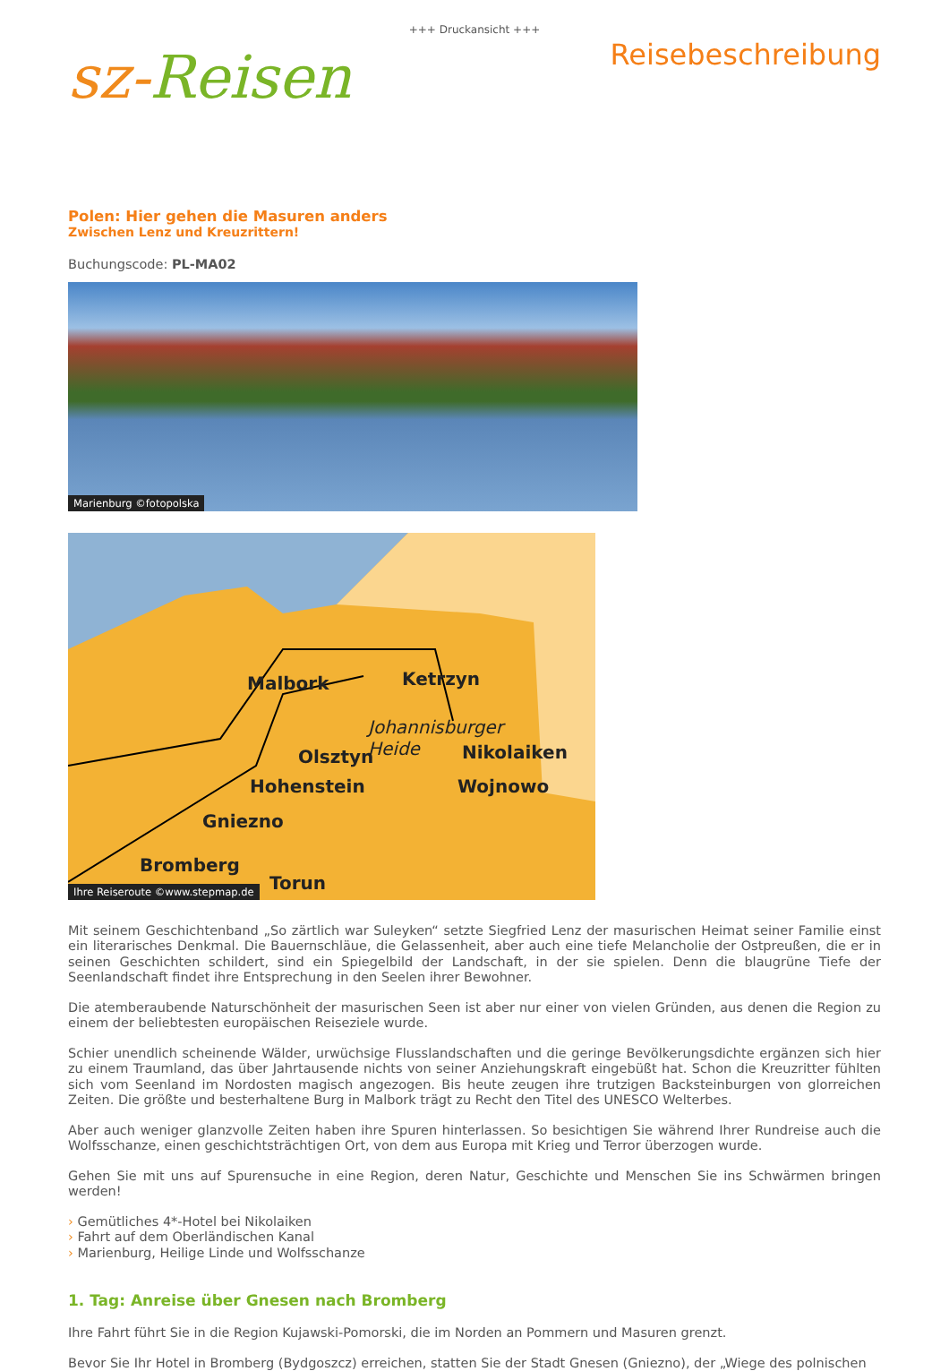+++ Druckansicht +++
sz-Reisen
Reisebeschreibung
Polen: Hier gehen die Masuren anders
Zwischen Lenz und Kreuzrittern!
Buchungscode: PL-MA02
Marienburg ©fotopolska
Malbork
Ketrzyn
Olsztyn
Hohenstein
Nikolaiken
Wojnowo
Bromberg
Torun
Gniezno
Johannisburger
Heide
Ihre Reiseroute ©www.stepmap.de
Mit seinem Geschichtenband „So zärtlich war Suleyken“ setzte Siegfried Lenz der masurischen Heimat seiner Familie einst ein literarisches Denkmal. Die Bauernschläue, die Gelassenheit, aber auch eine tiefe Melancholie der Ostpreußen, die er in seinen Geschichten schildert, sind ein Spiegelbild der Landschaft, in der sie spielen. Denn die blaugrüne Tiefe der Seenlandschaft findet ihre Entsprechung in den Seelen ihrer Bewohner.
Die atemberaubende Naturschönheit der masurischen Seen ist aber nur einer von vielen Gründen, aus denen die Region zu einem der beliebtesten europäischen Reiseziele wurde.
Schier unendlich scheinende Wälder, urwüchsige Flusslandschaften und die geringe Bevölkerungsdichte ergänzen sich hier zu einem Traumland, das über Jahrtausende nichts von seiner Anziehungskraft eingebüßt hat. Schon die Kreuzritter fühlten sich vom Seenland im Nordosten magisch angezogen. Bis heute zeugen ihre trutzigen Backsteinburgen von glorreichen Zeiten. Die größte und besterhaltene Burg in Malbork trägt zu Recht den Titel des UNESCO Welterbes.
Aber auch weniger glanzvolle Zeiten haben ihre Spuren hinterlassen. So besichtigen Sie während Ihrer Rundreise auch die Wolfsschanze, einen geschichtsträchtigen Ort, von dem aus Europa mit Krieg und Terror überzogen wurde.
Gehen Sie mit uns auf Spurensuche in eine Region, deren Natur, Geschichte und Menschen Sie ins Schwärmen bringen werden!
› Gemütliches 4*-Hotel bei Nikolaiken
› Fahrt auf dem Oberländischen Kanal
› Marienburg, Heilige Linde und Wolfsschanze
1. Tag: Anreise über Gnesen nach Bromberg
Ihre Fahrt führt Sie in die Region Kujawski-Pomorski, die im Norden an Pommern und Masuren grenzt.
Bevor Sie Ihr Hotel in Bromberg (Bydgoszcz) erreichen, statten Sie der Stadt Gnesen (Gniezno), der „Wiege des polnischen